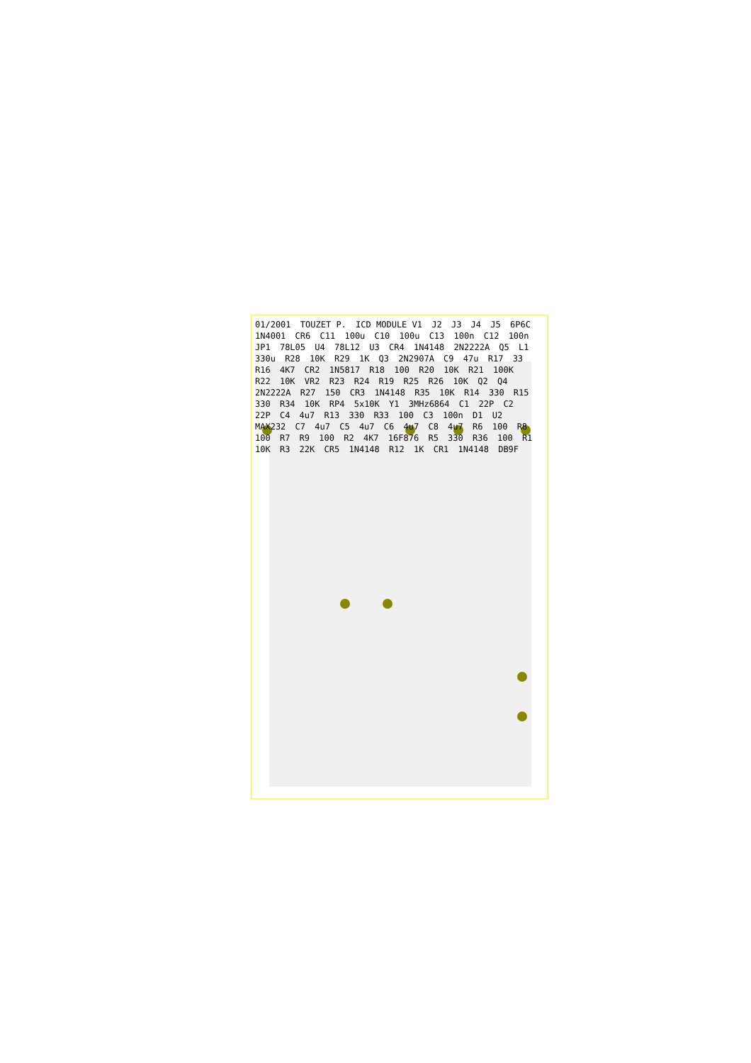01/2001 TOUZET P. ICD MODULE V1 J2 J3 J4 J5 6P6C 1N4001 CR6 C11 100u C10 100u C13 100n C12 100n JP1 78L05 U4 78L12 U3 CR4 1N4148 2N2222A Q5 L1 330u R28 10K R29 1K Q3 2N2907A C9 47u R17 33 R16 4K7 CR2 1N5817 R18 100 R20 10K R21 100K R22 10K VR2 R23 R24 R19 R25 R26 10K Q2 Q4 2N2222A R27 150 CR3 1N4148 R35 10K R14 330 R15 330 R34 10K RP4 5x10K Y1 3MHz6864 C1 22P C2 22P C4 4u7 R13 330 R33 100 C3 100n D1 U2 MAX232 C7 4u7 C5 4u7 C6 4u7 C8 4u7 R6 100 R8 100 R7 R9 100 R2 4K7 16F876 R5 330 R36 100 R1 10K R3 22K CR5 1N4148 R12 1K CR1 1N4148 DB9F